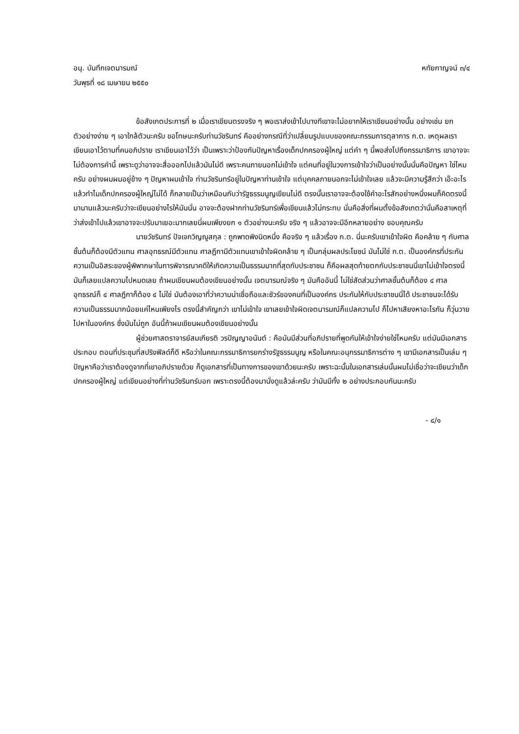อนุ. บันทึกเจตนารมณ์ หทัยกาญจน์ ๓/๔
วันพุธที่ ๑๘ เมษายน ๒๕๕๐
ข้อสังเกตประการที่ ๒ เมื่อเราเขียนตรงจริง ๆ พอเราส่งเข้าไปบางทีเขาจะไม่อยากให้เราเขียนอย่างนั้น อย่างเช่น ยกตัวอย่างง่าย ๆ เอาใกล้ตัวนะครับ ขอโทษนะครับท่านวัชรินทร์ คืออย่างกรณีที่ว่าเปลี่ยนรูปแบบของคณะกรรมการตุลาการ ก.ต. เหตุผลเราเขียนเอาไว้ตามที่คนอภิปราย เราเขียนเอาไว้ว่า เป็นเพราะว่าป้องกันปัญหาเรื่องเด็กปกครองผู้ใหญ่ แต่คำ ๆ นี้พอส่งไปถึงกรรมาธิการ เขาอาจจะไม่ต้องการคำนี้ เพราะดูว่าอาจจะสื่อออกไปแล้วมันไม่ดี เพราะคนภายนอกไม่เข้าใจ แต่คนที่อยู่ในวงการเข้าใจว่าเป็นอย่างนั้นนั่นคือปัญหา ใช่ไหมครับ อย่างผมผมอยู่ข้าง ๆ ปัญหาผมเข้าใจ ท่านวัชรินทร์อยู่ในปัญหาท่านเข้าใจ แต่บุคคลภายนอกจะไม่เข้าใจเลย แล้วจะมีความรู้สึกว่า เอ๊ะอะไร แล้วทำไมเด็กปกครองผู้ใหญ่ไม่ได้ ก็กลายเป็นว่าเหมือนกับว่ารัฐธรรมนูญเขียนไม่ดี ตรงนั้นเราอาจจะต้องใช้คำอะไรสักอย่างหนึ่งผมก็คิดตรงนี้มานานแล้วนะครับว่าจะเขียนอย่างไรให้มันนั่น อาจจะต้องฝากท่านวัชรินทร์เพื่อเขียนแล้วไม่กระทบ นั่นคือสิ่งที่ผมตั้งข้อสังเกตว่านั่นคือสาเหตุที่ว่าส่งเข้าไปแล้วเขาอาจจะปรับมาเยอะมากเลยนี่ผมเพียงยก ๑ ตัวอย่างนะครับ จริง ๆ แล้วอาจจะมีอีกหลายอย่าง ขอบคุณครับ
นายวัชรินทร์ ปัจเจกวิญญูสกุล : ถูกพาดพิงนิดหนึ่ง คือจริง ๆ แล้วเรื่อง ก.ต. นี่นะครับเขาเข้าใจผิด คือคล้าย ๆ กับศาลชั้นต้นก็ต้องมีตัวแทน ศาลอุทธรณ์มีตัวแทน ศาลฎีกามีตัวแทนเขาเข้าใจผิดคล้าย ๆ เป็นกลุ่มผลประโยชน์ มันไม่ใช่ ก.ต. เป็นองค์กรที่ประกันความเป็นอิสระของผู้พิพากษาในการพิจารณาคดีให้เกิดความเป็นธรรมมากที่สุดกับประชาชน ก็คือผลสุดท้ายตกกับประชาชนนี่เขาไม่เข้าใจตรงนี้ มันก็เลยแปลความไปหมดเลย ถ้าผมเขียนผมต้องเขียนอย่างนั้น เจตนารมณ์จริง ๆ มันคืออันนี้ ไม่ใช่สัดส่วนว่าศาลชั้นต้นก็ต้อง ๔ ศาลอุทธรณ์ก็ ๔ ศาลฎีกาก็ต้อง ๔ ไม่ใช่ มันต้องเอาที่ว่าความน่าเชื่อถือและชัวร์ของคนที่เป็นองค์กร ประกันให้กับประชาชนนี่ได้ ประชาชนจะได้รับความเป็นธรรมมากน้อยแค่ไหนเพียงไร ตรงนี้สำคัญกว่า เขาไม่เข้าใจ เขาเลยเข้าใจผิดเจตนารมณ์ก็แปลความไป ก็ไปหาเสียงหาอะไรกัน ก็วุ่นวายไปหาในองค์กร ซึ่งมันไม่ถูก อันนี้ถ้าผมเขียนผมต้องเขียนอย่างนั้น
ผู้ช่วยศาสตราจารย์สมเกียรติ วรปัญญาอนันต์ : คือมันมีส่วนที่อภิปรายที่พูดกันให้เข้าใจง่ายใช่ไหมครับ แต่มันมีเอกสารประกอบ ตอนที่ประชุมที่สปริงฟิลด์ก็ดี หรือว่าในคณะกรรมาธิการยกร่างรัฐธรรมนูญ หรือในคณะอนุกรรมาธิการต่าง ๆ เขามีเอกสารเป็นเล่ม ๆ ปัญหาคือว่าเราต้องดูจากที่เขาอภิปรายด้วย ก็ดูเอกสารที่เป็นทางการของเขาด้วยนะครับ เพราะฉะนั้นในเอกสารเล่มนั้นผมไม่เชื่อว่าจะเขียนว่าเด็กปกครองผู้ใหญ่ แต่เขียนอย่างที่ท่านวัชรินทร์บอก เพราะตรงนี้ต้องมานั่งดูแล้วล่ะครับ ว่ามันมีทั้ง ๒ อย่างประกอบกันนะครับ
- ๔/๑